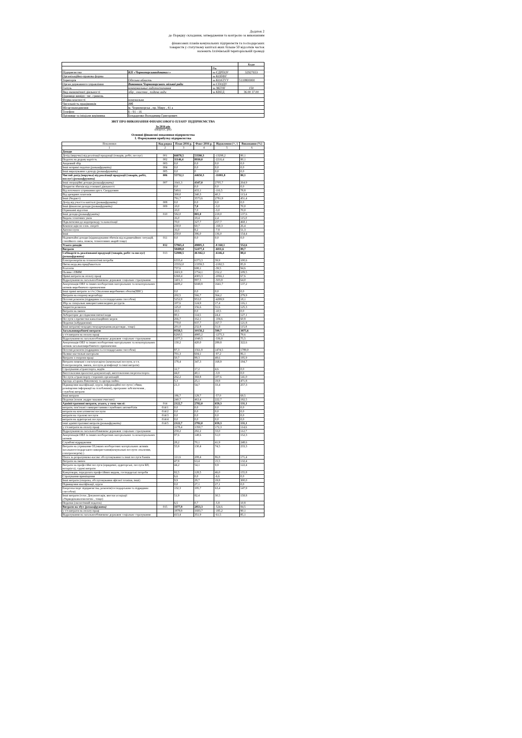Додаток 2
до Порядку складання, затвердження та контролю за виконанням
фінансових планів комунальних підприємств та господарських
товариств у статутному капіталі яких більше 50 відсотків часток
належить Іллічівській територіальній громаді
| | | | Коди |
| | | Рік | |
| Підприємство | КП «Чорноморськводоканал » | за ЄДРПОУ | 32927653 |
| Організаційно-правова форма | | за КОПФГ | |
| Територія | Одеська область | за КОАТУУ | 5110800000 |
| Орган державного управління | Виконком Чорноморськоъ міської ради | за СПОДУ | |
| Галузь | коммунальные водопостачання | за ЗКГНГ | 150 |
| Вид економічної діяльності | збір , очистка , подача води | за КВЕД | 36.00 37.00 |
| Одиниця виміру: тис. гривень | | | |
| Форма власності | комунальна | | |
| Чисельність працівників | 195 | | |
| Місцезнаходження | м. Чорноморськ , пр. Миру , 41 а | | |
| Телефон | 6 - 91 - 16 | | |
| Прізвище та ініціали керівника | Бондаренко Володимир Григорович | | |
ЗВІТ ПРО ВИКОНАННЯ ФІНАНСОВОГО ПЛАНУ ПІДПРИЄМСТВА
За 2016 рік
(квартал, рік)
Основні фінансові показники підприємства
I. Формування прибутку підприємства
| Показники | Код рядка | План 2016 р. | Факт 2016 р. | Відхилення (+,-) | Виконання (%) |
| --- | --- | --- | --- | --- | --- |
| 1 | 2 | 3 | 4 | 5 | 6 |
| Доходи | | | | | |
| Дохід (виручка) від реалізації продукції (товарів, робіт, послуг) | 001 | 66878,5 | 53580,3 | -13298,2 | 80,1 |
| Податок на додану вартість | 002 | 11146,4 | 8930,0 | -2216,4 | 80,1 |
| Акцизний збір | 003 | 0,0 | 0,0 | 0,0 | 0,0 |
| Інші непрямі податки (розшифрувати) | 004 | 0,0 | 0,0 | 0,0 | 0,0 |
| Інші вирахування з доходу (розшифрувати) | 005 | 0,0 | 0 | 0,0 | 0,0 |
| Чистий дохід (виручка) від реалізації продукції (товарів, робіт, послуг) (розшифрувати) | 006 | 55732,1 | 44650,3 | -11081,8 | 80,1 |
| Інші операційні доходи (розшифрувати) | 007 | 1641,3 | 4347,0 | 2705,7 | 264,9 |
| Покриття збитків від основної діяльності | | 0,0 | 0,0 | 0,0 | 0,0 |
| Від поточного утримання артез. Свердловин | | 549,6 | 433,1 | -116,5 | 78,8 |
| Від арендних платежів | | 300,0 | 340,3 | 40,3 | 113,4 |
| Інші (бюджет) | | 791,7 | 3573,6 | 2781,9 | 451,4 |
| Дохід від участі в капіталі (розшифрувати) | 008 | 0,0 | 0,0 | 0,0 | 0,0 |
| Інші фінансові доходи (розшифрувати) | 009 | 10,0 | 7,0 | -3,0 | 70,0 |
| Отриманні відсотки | | 10,0 | 7,0 | -3,0 | 70,0 |
| Інші доходи (розшифрувати) | 010 | 582,0 | 801,0 | 219,0 | 137,6 |
| Видача технічних умов | | 16,0 | 18,4 | 2,4 | 115,0 |
| Підключення до водопроводу та каналізації | | 70,0 | 327,7 | 257,7 | 468,1 |
| Компенсація по елек. енергії | | 230,0 | 60,7 | -169,3 | 26,4 |
| Автопослуги | | 16,0 | 8,2 | -7,8 | 51,3 |
| Інші | | 250,0 | 386,0 | 136,0 | 154,4 |
| Надзвичайні доходи (відшкодування збитків від надзвичайних ситуацій, стихійного лиха, пожеж, техногенних аварій тощо) | 011 | 0,0 | 0,0 | 0,0 | 0,0 |
| Усього доходів | 012 | 57965,4 | 49805,3 | -8 160,1 | 552,6 |
| Витрати | | 58489,0 | 52477,4 | -6011,6 | 89,7 |
| Собівартість реалізованої продукції (товарів, робіт та послуг) (розшифрувати) | 013 | 52988,5 | 46 842,1 | -6146,4 | 88,4 |
| Електроенергія на технологічні потреби | | 6333,4 | 6373,3 | 39,9 | 100,6 |
| Питна вода,яка придбавається | | 15552,0 | 13359,5 | -2192,5 | 85,9 |
| Реагенти | | 737,6 | 698,1 | -39,5 | 94,6 |
| Паливо і ПММ | | 1601,9 | 1754,1 | 152,2 | 109,5 |
| Прямі витрати на оплату праці | | 6369,4 | 4303,3 | -2066,1 | 67,6 |
| Відрахування на загальнообовязкове державне соціальне страхування | | 1401,3 | 897,5 | -503,8 | 64,0 |
| Амортизація ОВЗ та інших необоротних матеріальних та нематеріальних активів виробничого призначення | | 4408,2 | 6049,8 | 1641,7 | 137,2 |
| Інші прямі витрати :в т/ч ( Опалення виробничих обєктів(ПНС) | | 0,0 | 0,0 | 0,0 | 0,0 |
| Витрати на охорону водозабору | | 202,5 | 566,7 | 364,2 | 279,9 |
| Поточні ремонти (підрядним та господарським способом) | | 5252,9 | 953,0 | -4299,9 | 18,1 |
| Збір за спеціальне використання водних ресурсів | | 107,6 | 124,9 | 17,4 | 116,1 |
| Закриття розкопок | | 125,0 | 156,6 | 31,6 | 125,3 |
| Витрати на звязок | | 10,5 | 0,0 | -10,5 | 0,0 |
| Лабораторне дослідження питної води | | 90,1 | 114,5 | 24,4 | 127,1 |
| Послуги з прочистки каналізаційних мереж | | 266,7 | 162,1 | -104,6 | 60,8 |
| Податки (забруднення) | | 770,0 | 937,7 | 167,7 | 121,8 |
| Інші витрати(спецодяг,спецхарчування,медогляди , тощо) | | 201,0 | 232,8 | 31,8 | 115,8 |
| Загальновиробничі витрати: | | 9558,5 | 10158,2 | 599,7 | 3875,6 |
| у т/ч витрати на оплату праці | | 6260,5 | 4985,2 | -1275,3 | 79,6 |
| Відрахування на загальнообовязкове державне соціальне страхування | | 1377,3 | 1040,5 | -336,8 | 75,5 |
| Амортизація ОВЗ та інших необоротних матеріальних та нематеріальних активів загальновиробничого призначення | | 130,2 | 420,0 | 289,8 | 322,6 |
| Поточні ремонти (підрядним та господарським способом) | | 87,3 | 1561,8 | 1474,5 | 1789,0 |
| Паливо-мастильні матеріали | | 701,3 | 604,1 | -97,2 | 86,1 |
| Витрати з охорони праці | | 50,7 | 99,3 | 48,6 | 195,9 |
| Витрати повязані з експлуатацією (комунальні послуги, в т.ч. Електроенергія, звязок, послуги дезінфекції та інші витрати) | | 178,4 | 347,3 | 168,9 | 194,7 |
| Страхування а/транспорта, водіїв | | 12,7 | 17,2 | 4,6 | 0,0 |
| Виготовлення проектної документації, виготовлення енергопаспорта | | 44,0 | 40,1 | -3,9 | 0,0 |
| Послуги а/транспорту сторонніх організацій | | 262,2 | 369,8 | 107,6 | 141,0 |
| Аренда а/гаража Виконкому та аренда майна | | 5,3 | 25,1 | 19,8 | 471,8 |
| Підвищення кваліфікації, курси, інформаційні послуги ( обяви, розміщення інформації на телебаченні), програмне забезпечення , службові витрати | | 21,3 | 54,7 | 33,4 | 257,3 |
| Інші витрати | | 186,7 | 129,7 | -57,0 | 69,5 |
| Податки (земля ,надри скважин очисних) | | 240,7 | 463,4 | 222,7 | 192,5 |
| Адміністративні витрати, усього, у тому числі: | 014 | 2122,7 | 2782,0 | 659,3 | 131,1 |
| витрати, пов’язані з використанням службових автомобілів | 014/1 | 0,0 | 0,0 | 0,0 | 0,0 |
| витрати на консалтингові послуги | 014/2 | 0,0 | 0,0 | 0,0 | 0,0 |
| витрати на страхові послуги | 014/3 | 0,0 | 0,0 | 0,0 | 0,0 |
| витрати на аудиторські послуги | 014/4 | 0,0 | 0,0 | 0,0 | 0,0 |
| інші адміністративні витрати (розшифрувати) | 014/5 | 2122,7 | 2782,0 | 659,3 | 131,1 |
| у т/ч витрати на оплату праці | | 1178,4 | 1350,7 | 172,3 | 114,6 |
| Відрахування на загальнообовязкове державне соціальне страхування | | 259,2 | 292,2 | 33,0 | 112,7 |
| Амортизація ОВЗ та інших необоротних матеріальних та нематеріальних активів | | 97,6 | 148,6 | 51,0 | 152,3 |
| Службові відрядження | | 28,2 | 70,1 | 41,9 | 248,6 |
| Витрати на утримання ОЗ,інших необоротних матеріальних активів загальногосподарського використання(комунальні послуги: опалення, електроенергія) ) | | 55,9 | 130,4 | 74,5 | 233,3 |
| Плата за розрахунково-касове обслуговування та інші послуги банків | | 121,6 | 208,4 | 86,8 | 171,4 |
| Витрати на звязок | | 47,9 | 63,4 | 15,5 | 132,4 |
| Витрати на професійні послуги (юридичні, аудиторські, послуги БП, нотаріуса), судові витрати | | 44,2 | 54,1 | 9,9 | 122,4 |
| Канцтовари, передплата професійних видань, господарські потреби | | 82,5 | 128,5 | 46,0 | 155,8 |
| Страхування приміщення | | 6,6 | 0,0 | -6,6 | 0,0 |
| Інші витрати (охорона, обслуговування офісної техніки, інші) | | 9,9 | 29,7 | 19,8 | 300,0 |
| Підвищення кваліфікації, курси | | 0,0 | 27,1 | 27,1 | 0,0 |
| Енергопаспорт підприємства, ремонти(господарським та підрядним способом) | | 132,3 | 195,7 | 63,4 | 147,9 |
| Інші витрати (техн. Документація, внески асоціації «Укрводоканалекологія» , тощо) | | 51,9 | 82,4 | 30,5 | 158,8 |
| Податки (екологічний податок) | | 6,5 | 0,7 | -5,8 | 10,8 |
| Витрати на збут (розшифрувати) | 015 | 3377,9 | 2853,3 | -524,6 | 84,5 |
| у т/ч витрати на оплату праці | | 1878,9 | 1693,7 | -185,2 | 90,1 |
| Відрахування на загальнообовязкове державне соціальне страхування | | 413,4 | 351,9 | -61,5 | 85,1 |